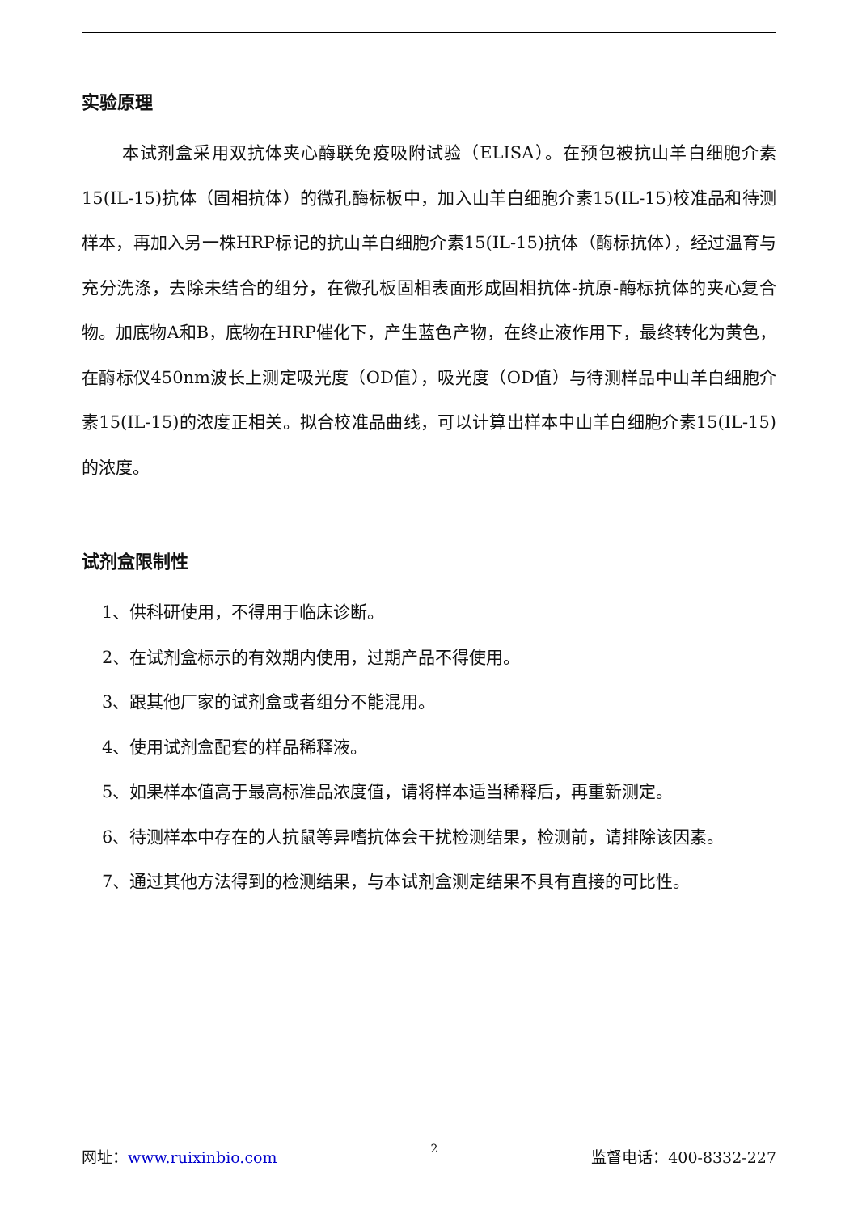实验原理
本试剂盒采用双抗体夹心酶联免疫吸附试验（ELISA）。在预包被抗山羊白细胞介素15(IL-15)抗体（固相抗体）的微孔酶标板中，加入山羊白细胞介素15(IL-15)校准品和待测样本，再加入另一株HRP标记的抗山羊白细胞介素15(IL-15)抗体（酶标抗体），经过温育与充分洗涤，去除未结合的组分，在微孔板固相表面形成固相抗体-抗原-酶标抗体的夹心复合物。加底物A和B，底物在HRP催化下，产生蓝色产物，在终止液作用下，最终转化为黄色，在酶标仪450nm波长上测定吸光度（OD值），吸光度（OD值）与待测样品中山羊白细胞介素15(IL-15)的浓度正相关。拟合校准品曲线，可以计算出样本中山羊白细胞介素15(IL-15)的浓度。
试剂盒限制性
1、供科研使用，不得用于临床诊断。
2、在试剂盒标示的有效期内使用，过期产品不得使用。
3、跟其他厂家的试剂盒或者组分不能混用。
4、使用试剂盒配套的样品稀释液。
5、如果样本值高于最高标准品浓度值，请将样本适当稀释后，再重新测定。
6、待测样本中存在的人抗鼠等异嗜抗体会干扰检测结果，检测前，请排除该因素。
7、通过其他方法得到的检测结果，与本试剂盒测定结果不具有直接的可比性。
网址：www.ruixinbio.com 2 监督电话：400-8332-227